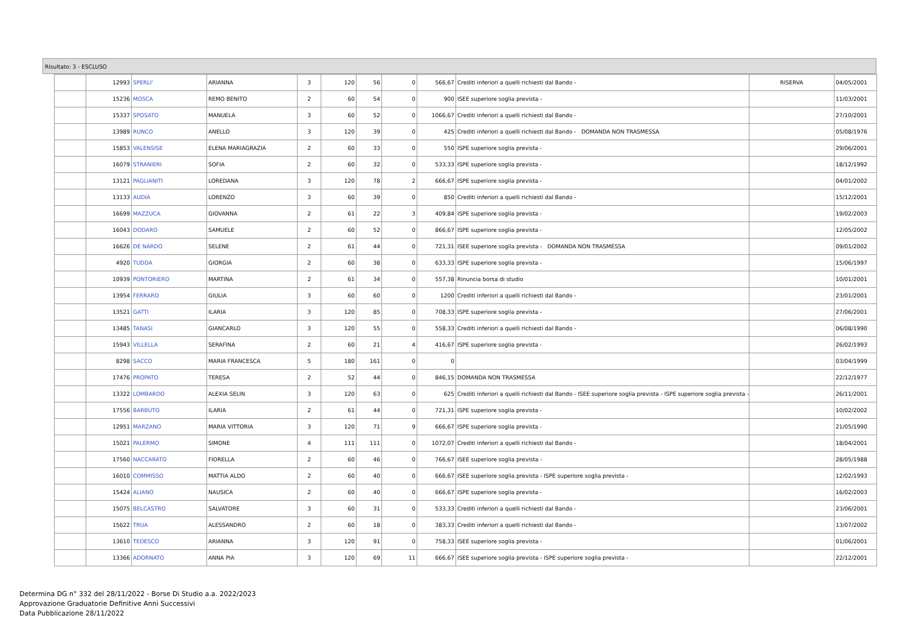Risultato: 3 - ESCLUSO
| | 12993 | SPERLI' | ARIANNA | 3 | 120 | 56 | 0 | 566,67 | Crediti inferiori a quelli richiesti dal Bando - | RISERVA | 04/05/2001 |
| | 15236 | MOSCA | REMO BENITO | 2 | 60 | 54 | 0 | 900 | ISEE superiore soglia prevista - | | 11/03/2001 |
| | 15337 | SPOSATO | MANUELA | 3 | 60 | 52 | 0 | 1066,67 | Crediti inferiori a quelli richiesti dal Bando - | | 27/10/2001 |
| | 13989 | RUNCO | ANELLO | 3 | 120 | 39 | 0 | 425 | Crediti inferiori a quelli richiesti dal Bando - DOMANDA NON TRASMESSA | | 05/08/1976 |
| | 15853 | VALENSISE | ELENA MARIAGRAZIA | 2 | 60 | 33 | 0 | 550 | ISPE superiore soglia prevista - | | 29/06/2001 |
| | 16079 | STRANIERI | SOFIA | 2 | 60 | 32 | 0 | 533,33 | ISPE superiore soglia prevista - | | 18/12/1992 |
| | 13121 | PAGLIANITI | LOREDANA | 3 | 120 | 78 | 2 | 666,67 | ISPE superiore soglia prevista - | | 04/01/2002 |
| | 13133 | AUDIA | LORENZO | 3 | 60 | 39 | 0 | 850 | Crediti inferiori a quelli richiesti dal Bando - | | 15/12/2001 |
| | 16699 | MAZZUCA | GIOVANNA | 2 | 61 | 22 | 3 | 409,84 | ISPE superiore soglia prevista - | | 19/02/2003 |
| | 16043 | DODARO | SAMUELE | 2 | 60 | 52 | 0 | 866,67 | ISPE superiore soglia prevista - | | 12/05/2002 |
| | 16626 | DE NARDO | SELENE | 2 | 61 | 44 | 0 | 721,31 | ISEE superiore soglia prevista - DOMANDA NON TRASMESSA | | 09/01/2002 |
| | 4920 | TUDDA | GIORGIA | 2 | 60 | 38 | 0 | 633,33 | ISPE superiore soglia prevista - | | 15/06/1997 |
| | 10939 | PONTORIERO | MARTINA | 2 | 61 | 34 | 0 | 557,38 | Rinuncia borsa di studio | | 10/01/2001 |
| | 13954 | FERRARO | GIULIA | 3 | 60 | 60 | 0 | 1200 | Crediti inferiori a quelli richiesti dal Bando - | | 23/01/2001 |
| | 13521 | GATTI | ILARIA | 3 | 120 | 85 | 0 | 708,33 | ISPE superiore soglia prevista - | | 27/06/2001 |
| | 13485 | TANASI | GIANCARLO | 3 | 120 | 55 | 0 | 558,33 | Crediti inferiori a quelli richiesti dal Bando - | | 06/08/1990 |
| | 15943 | VILLELLA | SERAFINA | 2 | 60 | 21 | 4 | 416,67 | ISPE superiore soglia prevista - | | 26/02/1993 |
| | 8298 | SACCO | MARIA FRANCESCA | 5 | 180 | 161 | 0 | 0 | | | 03/04/1999 |
| | 17476 | PROPATO | TERESA | 2 | 52 | 44 | 0 | 846,15 | DOMANDA NON TRASMESSA | | 22/12/1977 |
| | 13322 | LOMBARDO | ALEXIA SELIN | 3 | 120 | 63 | 0 | 625 | Crediti inferiori a quelli richiesti dal Bando - ISEE superiore soglia prevista - ISPE superiore soglia prevista - | | 26/11/2001 |
| | 17556 | BARBUTO | ILARIA | 2 | 61 | 44 | 0 | 721,31 | ISPE superiore soglia prevista - | | 10/02/2002 |
| | 12951 | MARZANO | MARIA VITTORIA | 3 | 120 | 71 | 9 | 666,67 | ISPE superiore soglia prevista - | | 21/05/1990 |
| | 15021 | PALERMO | SIMONE | 4 | 111 | 111 | 0 | 1072,07 | Crediti inferiori a quelli richiesti dal Bando - | | 18/04/2001 |
| | 17560 | NACCARATO | FIORELLA | 2 | 60 | 46 | 0 | 766,67 | ISEE superiore soglia prevista - | | 28/05/1988 |
| | 16010 | COMMISSO | MATTIA ALDO | 2 | 60 | 40 | 0 | 666,67 | ISEE superiore soglia prevista - ISPE superiore soglia prevista - | | 12/02/1993 |
| | 15424 | ALIANO | NAUSICA | 2 | 60 | 40 | 0 | 666,67 | ISPE superiore soglia prevista - | | 16/02/2003 |
| | 15075 | BELCASTRO | SALVATORE | 3 | 60 | 31 | 0 | 533,33 | Crediti inferiori a quelli richiesti dal Bando - | | 23/06/2001 |
| | 15622 | TRUA | ALESSANDRO | 2 | 60 | 18 | 0 | 383,33 | Crediti inferiori a quelli richiesti dal Bando - | | 13/07/2002 |
| | 13610 | TEDESCO | ARIANNA | 3 | 120 | 91 | 0 | 758,33 | ISEE superiore soglia prevista - | | 01/06/2001 |
| | 13366 | ADORNATO | ANNA PIA | 3 | 120 | 69 | 11 | 666,67 | ISEE superiore soglia prevista - ISPE superiore soglia prevista - | | 22/12/2001 |
Determina DG n° 332 del 28/11/2022 - Borse Di Studio a.a. 2022/2023
Approvazione Graduatorie Definitive Anni Successivi
Data Pubblicazione 28/11/2022